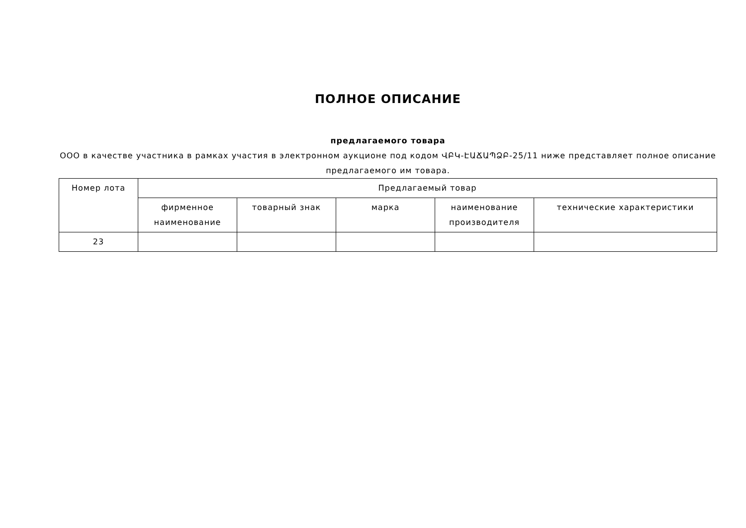ПОЛНОЕ ОПИСАНИЕ
предлагаемого товара
ООО в качестве участника в рамках участия в электронном аукционе под кодом ՎԲԿ-ԷԱՃԱՊՁԲ-25/11 ниже представляет полное описание предлагаемого им товара.
| Номер лота | Предлагаемый товар | | | | |
| --- | --- | --- | --- | --- | --- |
| | фирменное наименование | товарный знак | марка | наименование производителя | технические характеристики |
| 23 | | | | | |